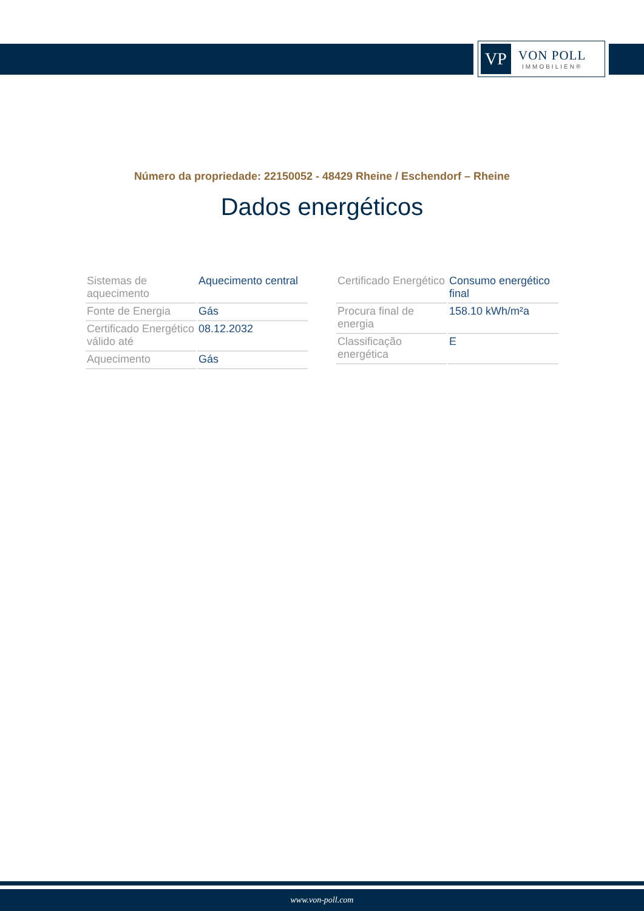VP
VON POLL
IMMOBILIEN®
Número da propriedade: 22150052 - 48429 Rheine / Eschendorf – Rheine
Dados energéticos
| Sistemas de aquecimento | Aquecimento central |
| Fonte de Energia | Gás |
| Certificado Energético válido até | 08.12.2032 |
| Aquecimento | Gás |
| Certificado Energético | Consumo energético final |
| Procura final de energia | 158.10 kWh/m²a |
| Classificação energética | E |
www.von-poll.com